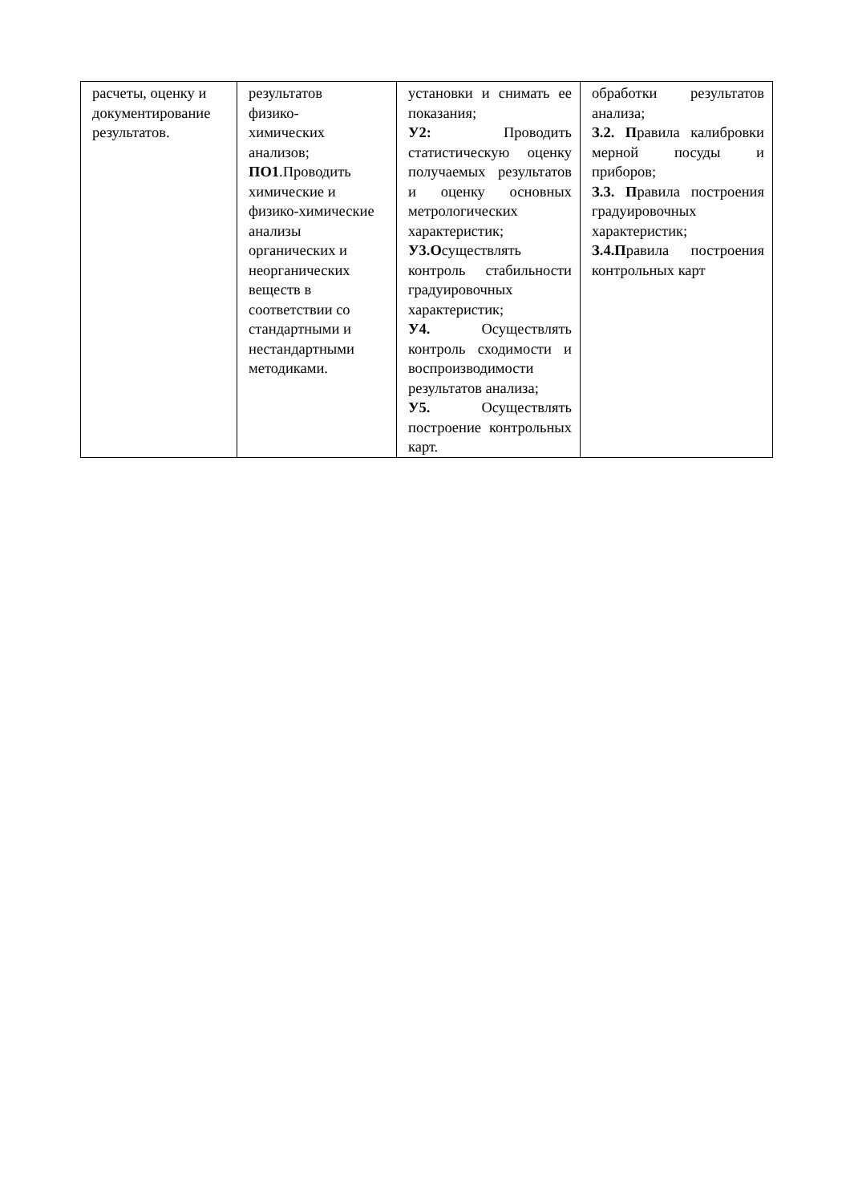| расчеты, оценку и документирование результатов. | результатов физико- химических анализов; ПО1 .Проводить химические и физико-химические анализы органических и неорганических веществ в соответствии со стандартными и нестандартными методиками. | установки и снимать ее показания; У2: Проводить статистическую оценку получаемых результатов и оценку основных метрологических характеристик; У3.О существлять контроль стабильности градуировочных характеристик; У4. Осуществлять контроль сходимости и воспроизводимости результатов анализа; У5. Осуществлять построение контрольных карт. | обработки результатов анализа; З.2. П равила калибровки мерной посуды и приборов; З.3. П равила построения градуировочных характеристик; З.4.П равила построения контрольных карт |